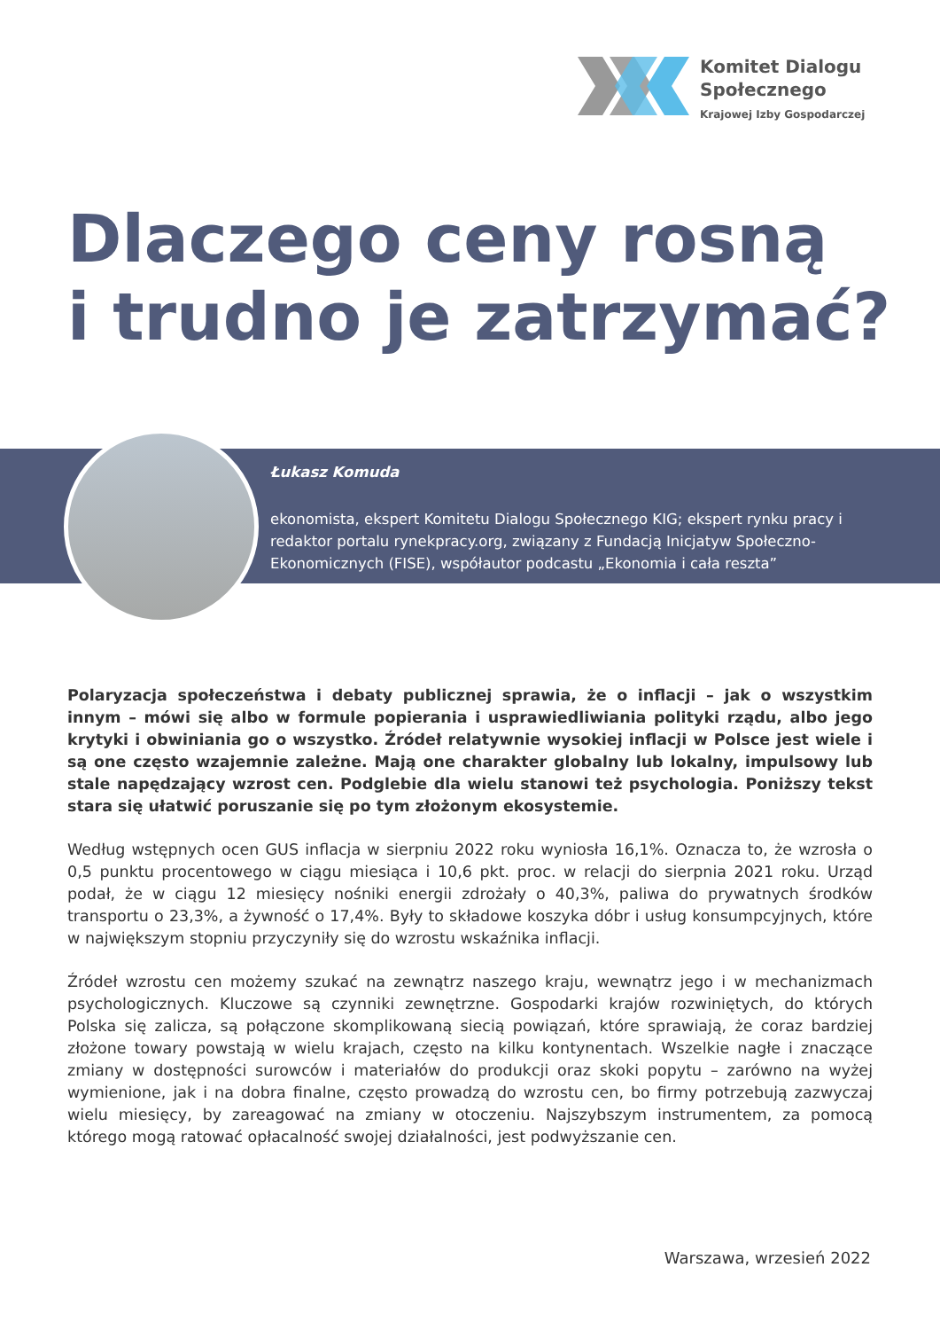Komitet Dialogu
Społecznego
Krajowej Izby Gospodarczej
Dlaczego ceny rosną
i trudno je zatrzymać?
Łukasz Komuda
ekonomista, ekspert Komitetu Dialogu Społecznego KIG; ekspert rynku pracy i redaktor portalu rynekpracy.org, związany z Fundacją Inicjatyw Społeczno-Ekonomicznych (FISE), współautor podcastu „Ekonomia i cała reszta”
Polaryzacja społeczeństwa i debaty publicznej sprawia, że o inflacji – jak o wszystkim innym – mówi się albo w formule popierania i usprawiedliwiania polityki rządu, albo jego krytyki i obwiniania go o wszystko. Źródeł relatywnie wysokiej inflacji w Polsce jest wiele i są one często wzajemnie zależne. Mają one charakter globalny lub lokalny, impulsowy lub stale napędzający wzrost cen. Podglebie dla wielu stanowi też psychologia. Poniższy tekst stara się ułatwić poruszanie się po tym złożonym ekosystemie.
Według wstępnych ocen GUS inflacja w sierpniu 2022 roku wyniosła 16,1%. Oznacza to, że wzrosła o 0,5 punktu procentowego w ciągu miesiąca i 10,6 pkt. proc. w relacji do sierpnia 2021 roku. Urząd podał, że w ciągu 12 miesięcy nośniki energii zdrożały o 40,3%, paliwa do prywatnych środków transportu o 23,3%, a żywność o 17,4%. Były to składowe koszyka dóbr i usług konsumpcyjnych, które w największym stopniu przyczyniły się do wzrostu wskaźnika inflacji.
Źródeł wzrostu cen możemy szukać na zewnątrz naszego kraju, wewnątrz jego i w mechanizmach psychologicznych. Kluczowe są czynniki zewnętrzne. Gospodarki krajów rozwiniętych, do których Polska się zalicza, są połączone skomplikowaną siecią powiązań, które sprawiają, że coraz bardziej złożone towary powstają w wielu krajach, często na kilku kontynentach. Wszelkie nagłe i znaczące zmiany w dostępności surowców i materiałów do produkcji oraz skoki popytu – zarówno na wyżej wymienione, jak i na dobra finalne, często prowadzą do wzrostu cen, bo firmy potrzebują zazwyczaj wielu miesięcy, by zareagować na zmiany w otoczeniu. Najszybszym instrumentem, za pomocą którego mogą ratować opłacalność swojej działalności, jest podwyższanie cen.
Warszawa, wrzesień 2022